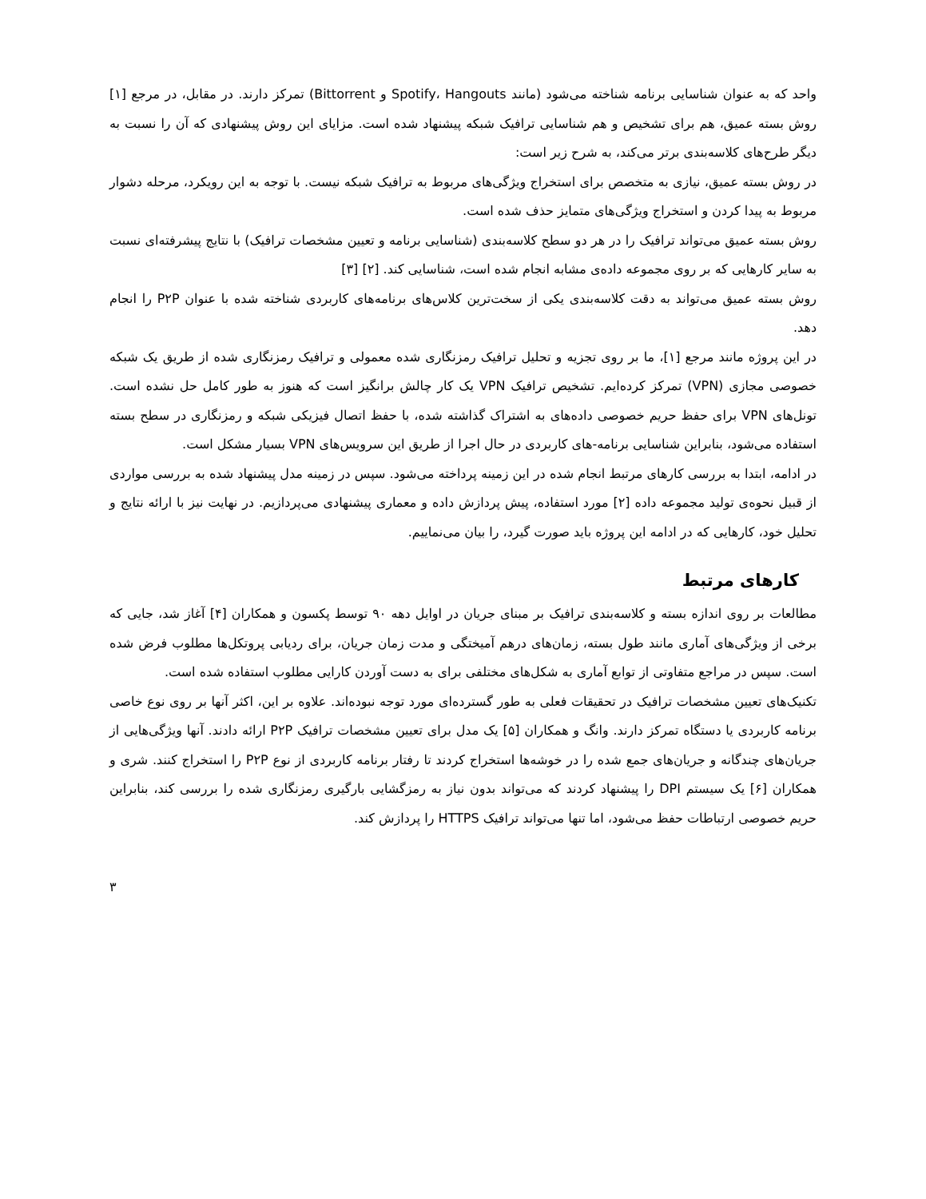واحد که به عنوان شناسایی برنامه شناخته می‌شود (مانند Spotify، Hangouts و Bittorrent) تمرکز دارند. در مقابل، در مرجع [۱] روش بسته عمیق، هم برای تشخیص و هم شناسایی ترافیک شبکه پیشنهاد شده است. مزایای این روش پیشنهادی که آن را نسبت به دیگر طرح‌های کلاسه‌بندی برتر می‌کند، به شرح زیر است:
در روش بسته عمیق، نیازی به متخصص برای استخراج ویژگی‌های مربوط به ترافیک شبکه نیست. با توجه به این رویکرد، مرحله دشوار مربوط به پیدا کردن و استخراج ویژگی‌های متمایز حذف شده است.
روش بسته عمیق می‌تواند ترافیک را در هر دو سطح کلاسه‌بندی (شناسایی برنامه و تعیین مشخصات ترافیک) با نتایج پیشرفته‌ای نسبت به سایر کارهایی که بر روی مجموعه داده‌ی مشابه انجام شده است، شناسایی کند. [۲] [۳]
روش بسته عمیق می‌تواند به دقت کلاسه‌بندی یکی از سخت‌ترین کلاس‌های برنامه‌های کاربردی شناخته شده با عنوان P۲P را انجام دهد.
در این پروژه مانند مرجع [۱]، ما بر روی تجزیه و تحلیل ترافیک رمزنگاری شده معمولی و ترافیک رمزنگاری شده از طریق یک شبکه خصوصی مجازی (VPN) تمرکز کرده‌ایم. تشخیص ترافیک VPN یک کار چالش برانگیز است که هنوز به طور کامل حل نشده است. تونل‌های VPN برای حفظ حریم خصوصی داده‌های به اشتراک گذاشته شده، با حفظ اتصال فیزیکی شبکه و رمزنگاری در سطح بسته استفاده می‌شود، بنابراین شناسایی برنامه-های کاربردی در حال اجرا از طریق این سرویس‌های VPN بسیار مشکل است.
در ادامه، ابتدا به بررسی کارهای مرتبط انجام شده در این زمینه پرداخته می‌شود. سپس در زمینه مدل پیشنهاد شده به بررسی مواردی از قبیل نحوه‌ی تولید مجموعه داده [۲] مورد استفاده، پیش پردازش داده و معماری پیشنهادی می‌پردازیم. در نهایت نیز با ارائه نتایج و تحلیل خود، کارهایی که در ادامه این پروژه باید صورت گیرد، را بیان می‌نماییم.
کارهای مرتبط
مطالعات بر روی اندازه بسته و کلاسه‌بندی ترافیک بر مبنای جریان در اوایل دهه ۹۰ توسط پکسون و همکاران [۴] آغاز شد، جایی که برخی از ویژگی‌های آماری مانند طول بسته، زمان‌های درهم آمیختگی و مدت زمان جریان، برای ردیابی پروتکل‌ها مطلوب فرض شده است. سپس در مراجع متفاوتی از توابع آماری به شکل‌های مختلفی برای به دست آوردن کارایی مطلوب استفاده شده است.
تکنیک‌های تعیین مشخصات ترافیک در تحقیقات فعلی به طور گسترده‌ای مورد توجه نبوده‌اند. علاوه بر این، اکثر آنها بر روی نوع خاصی برنامه کاربردی یا دستگاه تمرکز دارند. وانگ و همکاران [۵] یک مدل برای تعیین مشخصات ترافیک P۲P ارائه دادند. آنها ویژگی‌هایی از جریان‌های چندگانه و جریان‌های جمع شده را در خوشه‌ها استخراج کردند تا رفتار برنامه کاربردی از نوع P۲P را استخراج کنند. شری و همکاران [۶] یک سیستم DPI را پیشنهاد کردند که می‌تواند بدون نیاز به رمزگشایی بارگیری رمزنگاری شده را بررسی کند، بنابراین حریم خصوصی ارتباطات حفظ می‌شود، اما تنها می‌تواند ترافیک HTTPS را پردازش کند.
۳